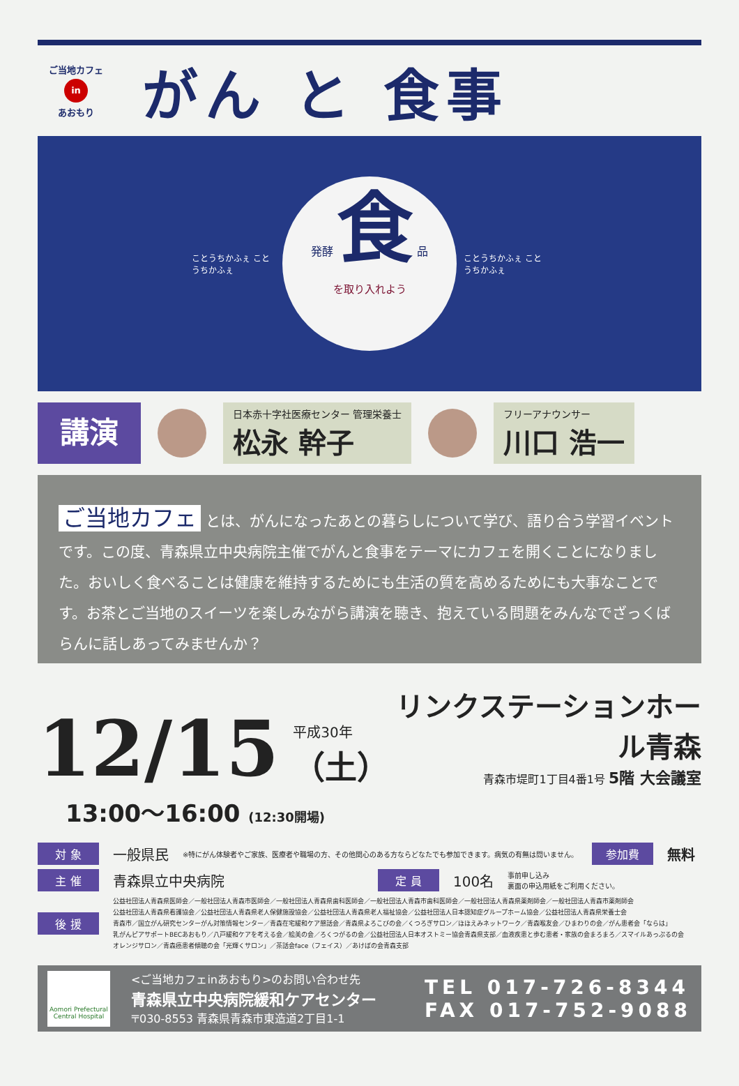ご当地カフェ
in
あおもり
がん と 食事
ことうちかふぇ ことうちかふぇ
発酵 食 品
を取り入れよう
ことうちかふぇ ことうちかふぇ
講演
日本赤十字社医療センター 管理栄養士
松永 幹子
フリーアナウンサー
川口 浩一
ご当地カフェ とは、がんになったあとの暮らしについて学び、語り合う学習イベントです。この度、青森県立中央病院主催でがんと食事をテーマにカフェを開くことになりました。おいしく食べることは健康を維持するためにも生活の質を高めるためにも大事なことです。お茶とご当地のスイーツを楽しみながら講演を聴き、抱えている問題をみんなでざっくばらんに話しあってみませんか？
12/15
平成30年
（土）
リンクステーションホール青森
青森市堤町1丁目4番1号 5階 大会議室
13:00～16:00 (12:30開場)
対 象 一般県民 ※特にがん体験者やご家族、医療者や職場の方、その他関心のある方ならどなたでも参加できます。病気の有無は問いません。 参加費 無料
主 催 青森県立中央病院 定 員 100名 事前申し込み
裏面の申込用紙をご利用ください。
後 援
公益社団法人青森県医師会／一般社団法人青森市医師会／一般社団法人青森県歯科医師会／一般社団法人青森市歯科医師会／一般社団法人青森県薬剤師会／一般社団法人青森市薬剤師会
公益社団法人青森県看護協会／公益社団法人青森県老人保健施設協会／公益社団法人青森県老人福祉協会／公益社団法人日本認知症グループホーム協会／公益社団法人青森県栄養士会
青森市／国立がん研究センターがん対策情報センター／青森在宅緩和ケア懇話会／青森県よろこびの会／くつろぎサロン／ほほえみネットワーク／青森喉友会／ひまわりの会／がん患者会「ならは」
乳がんピアサポートBECあおもり／八戸緩和ケアを考える会／絵美の会／ろくつがるの会／公益社団法人日本オストミー協会青森県支部／血液疾患と歩む患者・家族の会まろまろ／スマイルあっぷるの会
オレンジサロン／青森癌患者傾聴の会「光輝くサロン」／茶話会face（フェイス）／あけぼの会青森支部
Aomori Prefectural Central Hospital
<ご当地カフェinあおもり>のお問い合わせ先
青森県立中央病院緩和ケアセンター
〒030-8553 青森県青森市東造道2丁目1-1
TEL 017-726-8344
FAX 017-752-9088